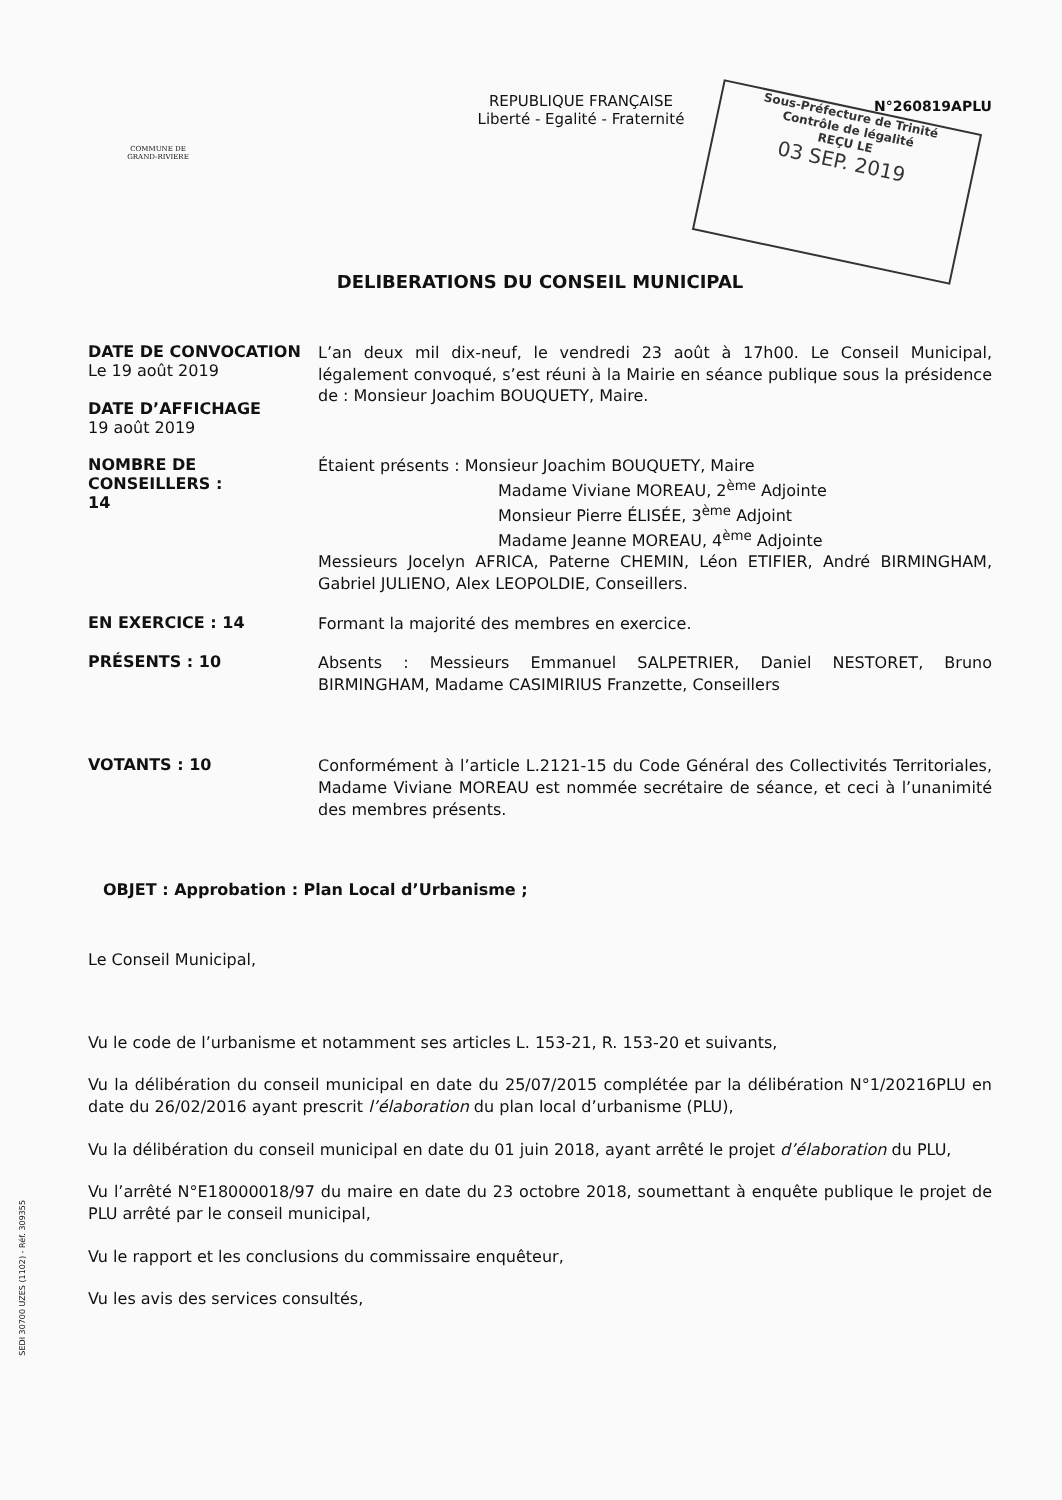Sous-Préfecture de Trinité
Contrôle de légalité
REÇU LE
03 SEP. 2019
COMMUNE DE
GRAND-RIVIERE
REPUBLIQUE FRANÇAISE
Liberté - Egalité - Fraternité
N°260819APLU
DELIBERATIONS DU CONSEIL MUNICIPAL
DATE DE CONVOCATION
Le 19 août 2019
DATE D’AFFICHAGE
19 août 2019
L’an deux mil dix-neuf, le vendredi 23 août à 17h00. Le Conseil Municipal, légalement convoqué, s’est réuni à la Mairie en séance publique sous la présidence de : Monsieur Joachim BOUQUETY, Maire.
NOMBRE DE CONSEILLERS :
14
Étaient présents : Monsieur Joachim BOUQUETY, Maire
Madame Viviane MOREAU, 2<sup>ème</sup> Adjointe
Monsieur Pierre ÉLISÉE, 3<sup>ème</sup> Adjoint
Madame Jeanne MOREAU, 4<sup>ème</sup> Adjointe
Messieurs Jocelyn AFRICA, Paterne CHEMIN, Léon ETIFIER, André BIRMINGHAM, Gabriel JULIENO, Alex LEOPOLDIE, Conseillers.
EN EXERCICE : 14
Formant la majorité des membres en exercice.
PRÉSENTS : 10
Absents : Messieurs Emmanuel SALPETRIER, Daniel NESTORET, Bruno BIRMINGHAM, Madame CASIMIRIUS Franzette, Conseillers
VOTANTS : 10
Conformément à l’article L.2121-15 du Code Général des Collectivités Territoriales, Madame Viviane MOREAU est nommée secrétaire de séance, et ceci à l’unanimité des membres présents.
OBJET : Approbation : Plan Local d’Urbanisme ;
Le Conseil Municipal,
Vu le code de l’urbanisme et notamment ses articles L. 153-21, R. 153-20 et suivants,
Vu la délibération du conseil municipal en date du 25/07/2015 complétée par la délibération N°1/20216PLU en date du 26/02/2016 ayant prescrit l’élaboration du plan local d’urbanisme (PLU),
Vu la délibération du conseil municipal en date du 01 juin 2018, ayant arrêté le projet d’élaboration du PLU,
Vu l’arrêté N°E18000018/97 du maire en date du 23 octobre 2018, soumettant à enquête publique le projet de PLU arrêté par le conseil municipal,
Vu le rapport et les conclusions du commissaire enquêteur,
Vu les avis des services consultés,
SEDI 30700 UZES (1102) - Réf. 309355